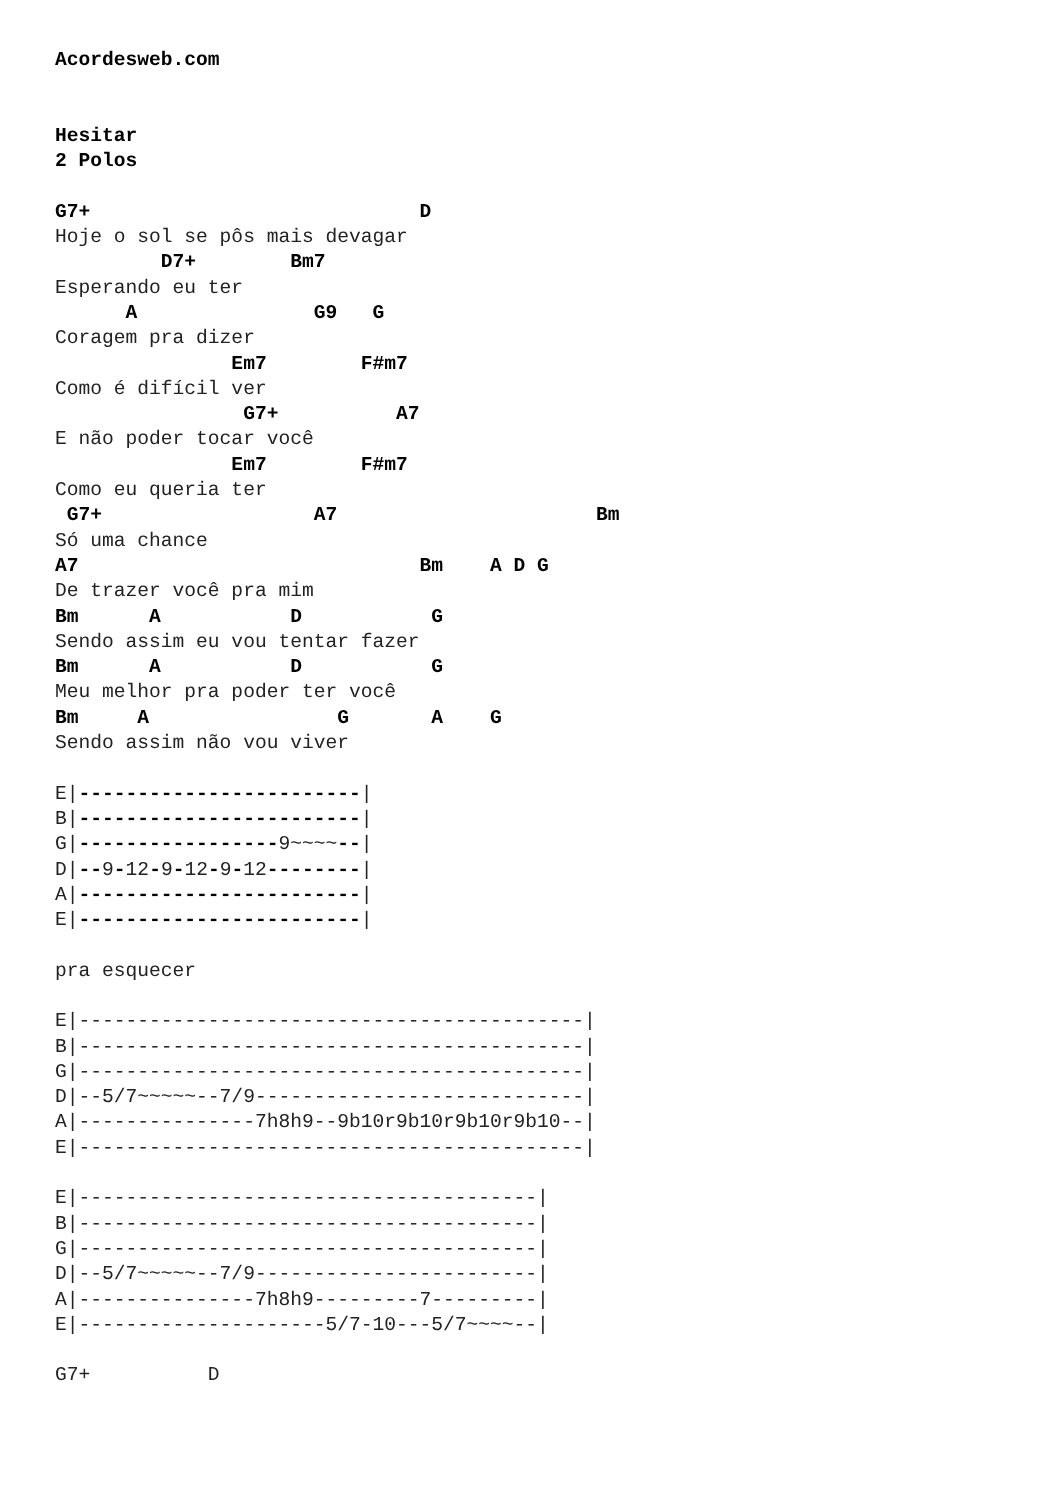Acordesweb.com


Hesitar
2 Polos

G7+                            D
Hoje o sol se pôs mais devagar
         D7+        Bm7
Esperando eu ter
      A               G9   G
Coragem pra dizer
               Em7        F#m7
Como é difícil ver
                G7+          A7
E não poder tocar você
               Em7        F#m7
Como eu queria ter
 G7+                  A7                      Bm
Só uma chance
A7                             Bm    A D G
De trazer você pra mim
Bm      A           D           G
Sendo assim eu vou tentar fazer
Bm      A           D           G
Meu melhor pra poder ter você
Bm     A                G       A    G
Sendo assim não vou viver

E|------------------------|
B|------------------------|
G|-----------------9~~~~--|
D|--9-12-9-12-9-12--------|
A|------------------------|
E|------------------------|

pra esquecer

E|-------------------------------------------|
B|-------------------------------------------|
G|-------------------------------------------|
D|--5/7~~~~~--7/9----------------------------|
A|---------------7h8h9--9b10r9b10r9b10r9b10--|
E|-------------------------------------------|

E|---------------------------------------|
B|---------------------------------------|
G|---------------------------------------|
D|--5/7~~~~~--7/9------------------------|
A|---------------7h8h9---------7---------|
E|---------------------5/7-10---5/7~~~~--|

G7+          D